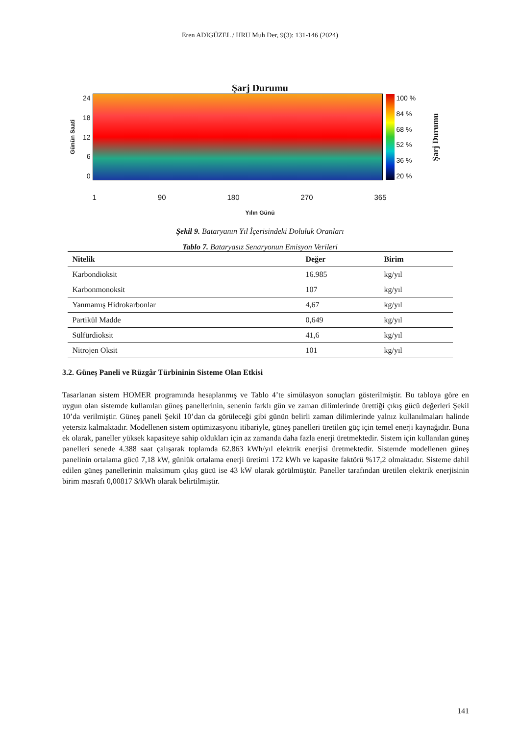Eren ADIGÜZEL / HRU Muh Der, 9(3): 131-146 (2024)
Şarj Durumu
Günün Saati
24
18
12
6
0
100 %
84 %
68 %
52 %
36 %
20 %
Şarj Durumu
1 90 180 270 365
Yılın Günü
Şekil 9. Bataryanın Yıl İçerisindeki Doluluk Oranları
Tablo 7. Bataryasız Senaryonun Emisyon Verileri
| Nitelik | Değer | Birim |
| --- | --- | --- |
| Karbondioksit | 16.985 | kg/yıl |
| Karbonmonoksit | 107 | kg/yıl |
| Yanmamış Hidrokarbonlar | 4,67 | kg/yıl |
| Partikül Madde | 0,649 | kg/yıl |
| Sülfürdioksit | 41,6 | kg/yıl |
| Nitrojen Oksit | 101 | kg/yıl |
3.2. Güneş Paneli ve Rüzgâr Türbininin Sisteme Olan Etkisi
Tasarlanan sistem HOMER programında hesaplanmış ve Tablo 4’te simülasyon sonuçları gösterilmiştir. Bu tabloya göre en uygun olan sistemde kullanılan güneş panellerinin, senenin farklı gün ve zaman dilimlerinde ürettiği çıkış gücü değerleri Şekil 10’da verilmiştir. Güneş paneli Şekil 10’dan da görüleceği gibi günün belirli zaman dilimlerinde yalnız kullanılmaları halinde yetersiz kalmaktadır. Modellenen sistem optimizasyonu itibariyle, güneş panelleri üretilen güç için temel enerji kaynağıdır. Buna ek olarak, paneller yüksek kapasiteye sahip oldukları için az zamanda daha fazla enerji üretmektedir. Sistem için kullanılan güneş panelleri senede 4.388 saat çalışarak toplamda 62.863 kWh/yıl elektrik enerjisi üretmektedir. Sistemde modellenen güneş panelinin ortalama gücü 7,18 kW, günlük ortalama enerji üretimi 172 kWh ve kapasite faktörü %17,2 olmaktadır. Sisteme dahil edilen güneş panellerinin maksimum çıkış gücü ise 43 kW olarak görülmüştür. Paneller tarafından üretilen elektrik enerjisinin birim masrafı 0,00817 $/kWh olarak belirtilmiştir.
141